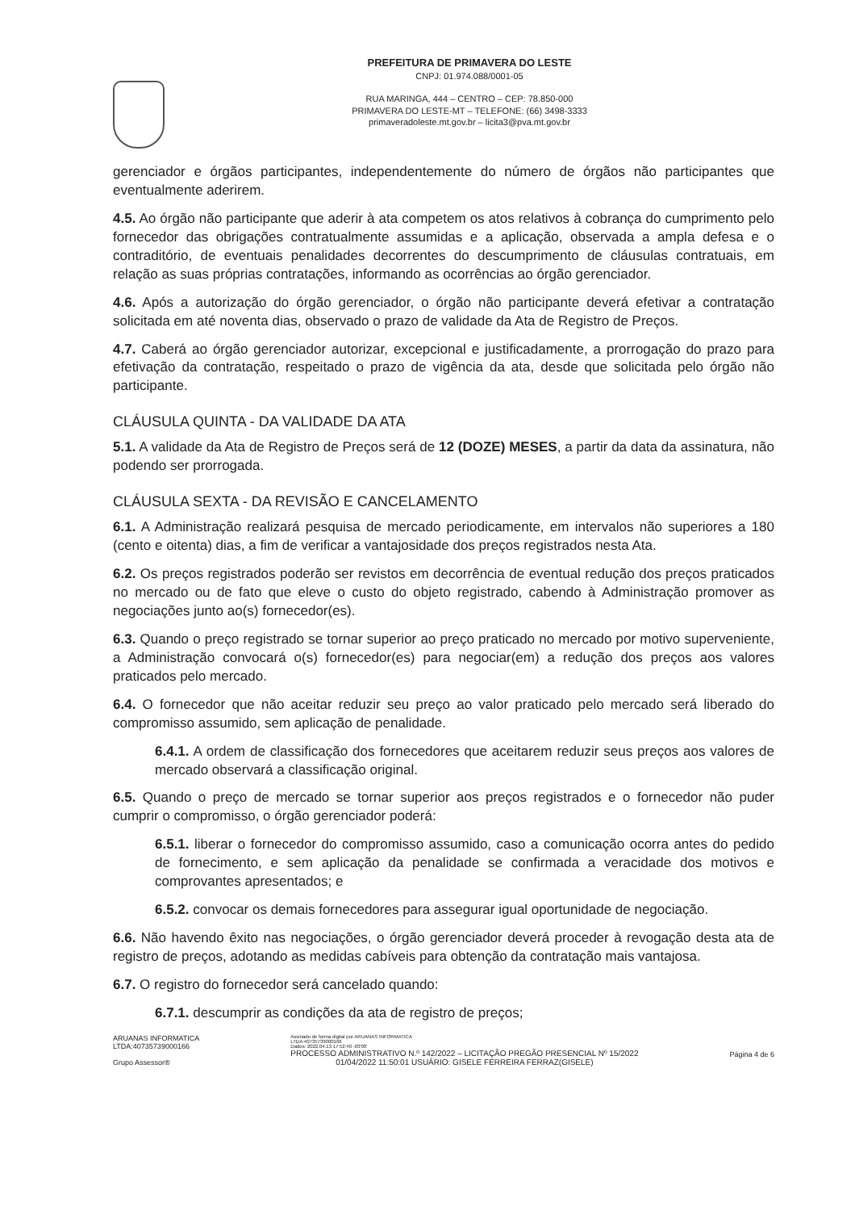PREFEITURA DE PRIMAVERA DO LESTE
CNPJ: 01.974.088/0001-05
RUA MARINGA, 444 – CENTRO – CEP: 78.850-000
PRIMAVERA DO LESTE-MT – TELEFONE: (66) 3498-3333
primaveradoleste.mt.gov.br – licita3@pva.mt.gov.br
gerenciador e órgãos participantes, independentemente do número de órgãos não participantes que eventualmente aderirem.
4.5. Ao órgão não participante que aderir à ata competem os atos relativos à cobrança do cumprimento pelo fornecedor das obrigações contratualmente assumidas e a aplicação, observada a ampla defesa e o contraditório, de eventuais penalidades decorrentes do descumprimento de cláusulas contratuais, em relação as suas próprias contratações, informando as ocorrências ao órgão gerenciador.
4.6. Após a autorização do órgão gerenciador, o órgão não participante deverá efetivar a contratação solicitada em até noventa dias, observado o prazo de validade da Ata de Registro de Preços.
4.7. Caberá ao órgão gerenciador autorizar, excepcional e justificadamente, a prorrogação do prazo para efetivação da contratação, respeitado o prazo de vigência da ata, desde que solicitada pelo órgão não participante.
CLÁUSULA QUINTA - DA VALIDADE DA ATA
5.1. A validade da Ata de Registro de Preços será de 12 (DOZE) MESES, a partir da data da assinatura, não podendo ser prorrogada.
CLÁUSULA SEXTA - DA REVISÃO E CANCELAMENTO
6.1. A Administração realizará pesquisa de mercado periodicamente, em intervalos não superiores a 180 (cento e oitenta) dias, a fim de verificar a vantajosidade dos preços registrados nesta Ata.
6.2. Os preços registrados poderão ser revistos em decorrência de eventual redução dos preços praticados no mercado ou de fato que eleve o custo do objeto registrado, cabendo à Administração promover as negociações junto ao(s) fornecedor(es).
6.3. Quando o preço registrado se tornar superior ao preço praticado no mercado por motivo superveniente, a Administração convocará o(s) fornecedor(es) para negociar(em) a redução dos preços aos valores praticados pelo mercado.
6.4. O fornecedor que não aceitar reduzir seu preço ao valor praticado pelo mercado será liberado do compromisso assumido, sem aplicação de penalidade.
6.4.1. A ordem de classificação dos fornecedores que aceitarem reduzir seus preços aos valores de mercado observará a classificação original.
6.5. Quando o preço de mercado se tornar superior aos preços registrados e o fornecedor não puder cumprir o compromisso, o órgão gerenciador poderá:
6.5.1. liberar o fornecedor do compromisso assumido, caso a comunicação ocorra antes do pedido de fornecimento, e sem aplicação da penalidade se confirmada a veracidade dos motivos e comprovantes apresentados; e
6.5.2. convocar os demais fornecedores para assegurar igual oportunidade de negociação.
6.6. Não havendo êxito nas negociações, o órgão gerenciador deverá proceder à revogação desta ata de registro de preços, adotando as medidas cabíveis para obtenção da contratação mais vantajosa.
6.7. O registro do fornecedor será cancelado quando:
6.7.1. descumprir as condições da ata de registro de preços;
ARUANAS INFORMATICA
LTDA:40735739000166
Grupo Assessor®
Assinado de forma digital por ARUANAS INFORMATICA
LTDA:40735739000166
Dados: 2022.04.13 17:52:40 -03'00'
PROCESSO ADMINISTRATIVO N.º 142/2022 – LICITAÇÃO PREGÃO PRESENCIAL Nº 15/2022
01/04/2022 11:50:01 USUÁRIO: GISELE FERREIRA FERRAZ(GISELE)
Página 4 de 6